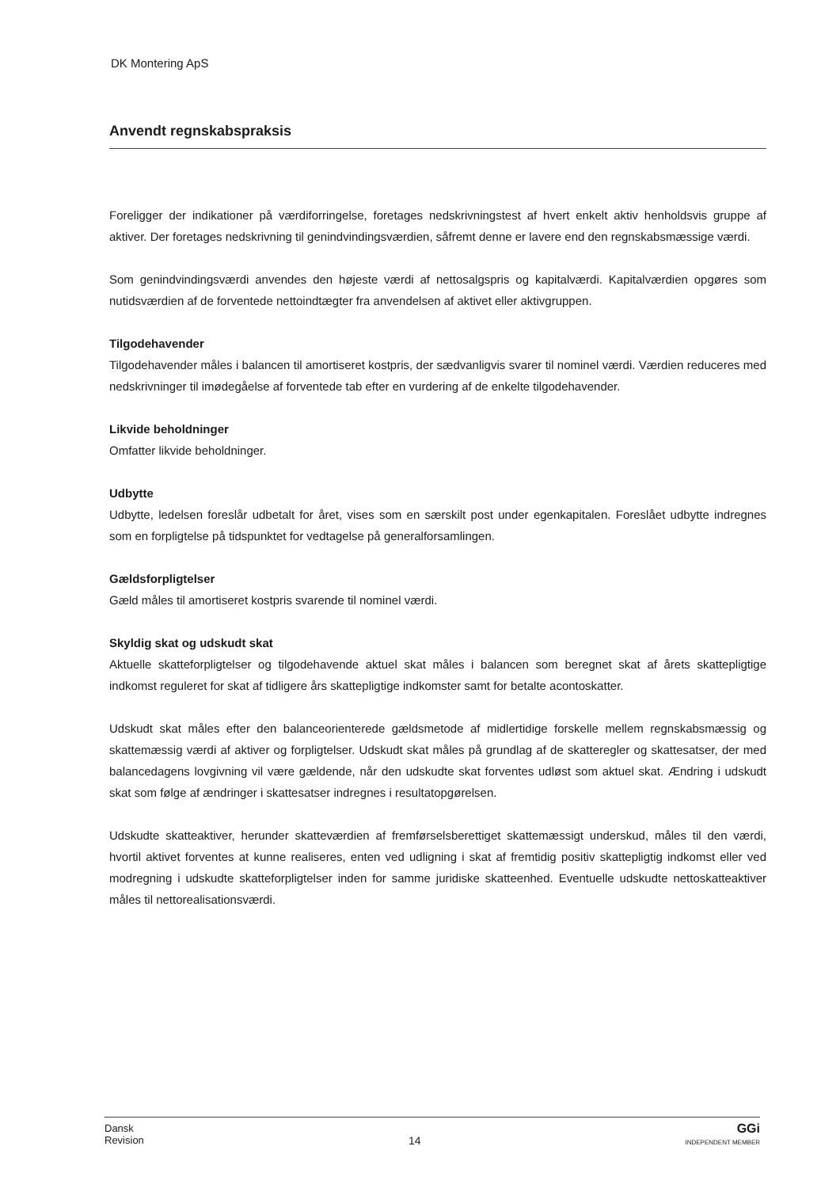DK Montering ApS
Anvendt regnskabspraksis
Foreligger der indikationer på værdiforringelse, foretages nedskrivningstest af hvert enkelt aktiv henholdsvis gruppe af aktiver. Der foretages nedskrivning til genindvindingsværdien, såfremt denne er lavere end den regnskabsmæssige værdi.
Som genindvindingsværdi anvendes den højeste værdi af nettosalgspris og kapitalværdi. Kapitalværdien opgøres som nutidsværdien af de forventede nettoindtægter fra anvendelsen af aktivet eller aktivgruppen.
Tilgodehavender
Tilgodehavender måles i balancen til amortiseret kostpris, der sædvanligvis svarer til nominel værdi. Værdien reduceres med nedskrivninger til imødegåelse af forventede tab efter en vurdering af de enkelte tilgodehavender.
Likvide beholdninger
Omfatter likvide beholdninger.
Udbytte
Udbytte, ledelsen foreslår udbetalt for året, vises som en særskilt post under egenkapitalen. Foreslået udbytte indregnes som en forpligtelse på tidspunktet for vedtagelse på generalforsamlingen.
Gældsforpligtelser
Gæld måles til amortiseret kostpris svarende til nominel værdi.
Skyldig skat og udskudt skat
Aktuelle skatteforpligtelser og tilgodehavende aktuel skat måles i balancen som beregnet skat af årets skattepligtige indkomst reguleret for skat af tidligere års skattepligtige indkomster samt for betalte acontoskatter.
Udskudt skat måles efter den balanceorienterede gældsmetode af midlertidige forskelle mellem regnskabsmæssig og skattemæssig værdi af aktiver og forpligtelser. Udskudt skat måles på grundlag af de skatteregler og skattesatser, der med balancedagens lovgivning vil være gældende, når den udskudte skat forventes udløst som aktuel skat. Ændring i udskudt skat som følge af ændringer i skattesatser indregnes i resultatopgørelsen.
Udskudte skatteaktiver, herunder skatteværdien af fremførselsberettiget skattemæssigt underskud, måles til den værdi, hvortil aktivet forventes at kunne realiseres, enten ved udligning i skat af fremtidig positiv skattepligtig indkomst eller ved modregning i udskudte skatteforpligtelser inden for samme juridiske skatteenhed. Eventuelle udskudte nettoskatteaktiver måles til nettorealisationsværdi.
Dansk
Revision
14
GGi
INDEPENDENT MEMBER